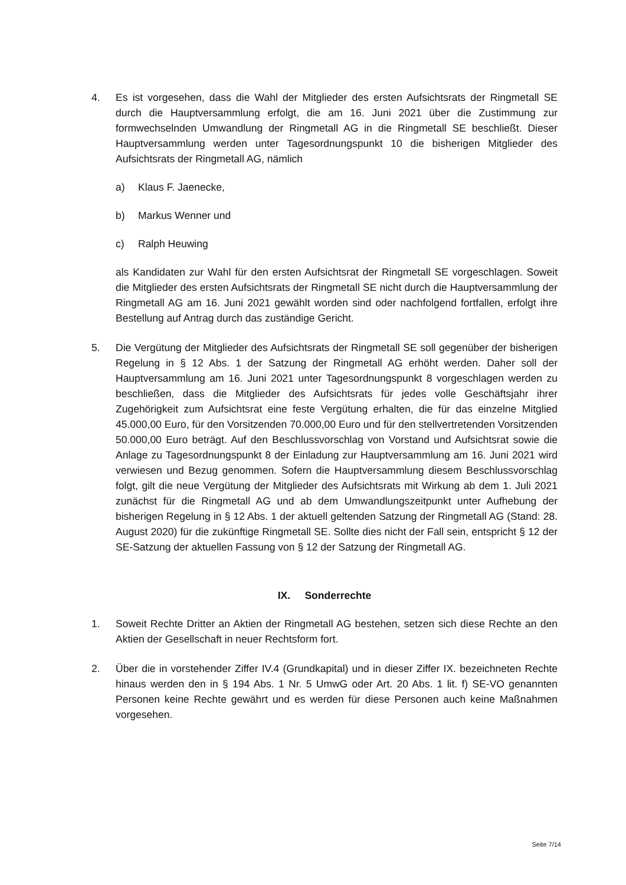4. Es ist vorgesehen, dass die Wahl der Mitglieder des ersten Aufsichtsrats der Ringmetall SE durch die Hauptversammlung erfolgt, die am 16. Juni 2021 über die Zustimmung zur formwechselnden Umwandlung der Ringmetall AG in die Ringmetall SE beschließt. Dieser Hauptversammlung werden unter Tagesordnungspunkt 10 die bisherigen Mitglieder des Aufsichtsrats der Ringmetall AG, nämlich
a) Klaus F. Jaenecke,
b) Markus Wenner und
c) Ralph Heuwing
als Kandidaten zur Wahl für den ersten Aufsichtsrat der Ringmetall SE vorgeschlagen. Soweit die Mitglieder des ersten Aufsichtsrats der Ringmetall SE nicht durch die Hauptversammlung der Ringmetall AG am 16. Juni 2021 gewählt worden sind oder nachfolgend fortfallen, erfolgt ihre Bestellung auf Antrag durch das zuständige Gericht.
5. Die Vergütung der Mitglieder des Aufsichtsrats der Ringmetall SE soll gegenüber der bisherigen Regelung in § 12 Abs. 1 der Satzung der Ringmetall AG erhöht werden. Daher soll der Hauptversammlung am 16. Juni 2021 unter Tagesordnungspunkt 8 vorgeschlagen werden zu beschließen, dass die Mitglieder des Aufsichtsrats für jedes volle Geschäftsjahr ihrer Zugehörigkeit zum Aufsichtsrat eine feste Vergütung erhalten, die für das einzelne Mitglied 45.000,00 Euro, für den Vorsitzenden 70.000,00 Euro und für den stellvertretenden Vorsitzenden 50.000,00 Euro beträgt. Auf den Beschlussvorschlag von Vorstand und Aufsichtsrat sowie die Anlage zu Tagesordnungspunkt 8 der Einladung zur Hauptversammlung am 16. Juni 2021 wird verwiesen und Bezug genommen. Sofern die Hauptversammlung diesem Beschlussvorschlag folgt, gilt die neue Vergütung der Mitglieder des Aufsichtsrats mit Wirkung ab dem 1. Juli 2021 zunächst für die Ringmetall AG und ab dem Umwandlungszeitpunkt unter Aufhebung der bisherigen Regelung in § 12 Abs. 1 der aktuell geltenden Satzung der Ringmetall AG (Stand: 28. August 2020) für die zukünftige Ringmetall SE. Sollte dies nicht der Fall sein, entspricht § 12 der SE-Satzung der aktuellen Fassung von § 12 der Satzung der Ringmetall AG.
IX. Sonderrechte
1. Soweit Rechte Dritter an Aktien der Ringmetall AG bestehen, setzen sich diese Rechte an den Aktien der Gesellschaft in neuer Rechtsform fort.
2. Über die in vorstehender Ziffer IV.4 (Grundkapital) und in dieser Ziffer IX. bezeichneten Rechte hinaus werden den in § 194 Abs. 1 Nr. 5 UmwG oder Art. 20 Abs. 1 lit. f) SE-VO genannten Personen keine Rechte gewährt und es werden für diese Personen auch keine Maßnahmen vorgesehen.
Seite 7/14